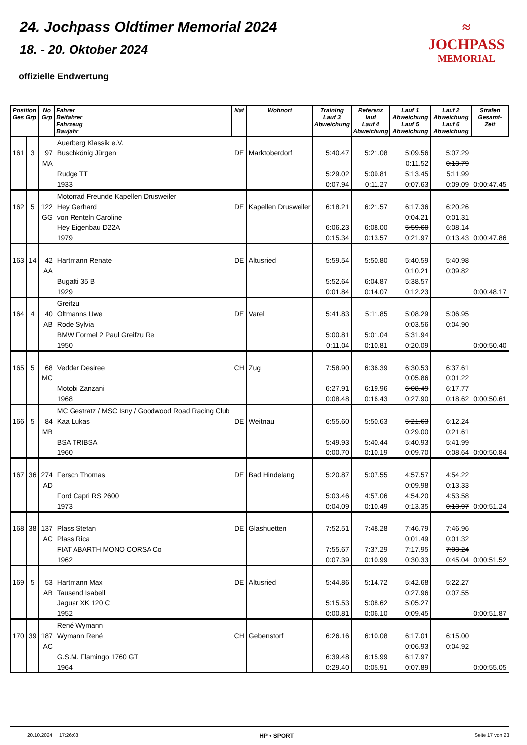24. Jochpass Oldtimer Memorial 2024
18. - 20. Oktober 2024
offizielle Endwertung
≈
JOCHPASS
MEMORIAL
| Position Ges Grp | | No Grp | Fahrer Beifahrer Fahrzeug Baujahr | Nat | Wohnort | Training Lauf 3 Abweichung | Referenz lauf Lauf 4 Abweichung | Lauf 1 Abweichung Lauf 5 Abweichung | Lauf 2 Abweichung Lauf 6 Abweichung | Strafen Gesamt-Zeit |
| --- | --- | --- | --- | --- | --- | --- | --- | --- | --- | --- |
| | | | Auerberg Klassik e.V. | | | | | | | |
| 161 | 3 | 97 | Buschkönig Jürgen | DE | Marktoberdorf | 5:40.47 | 5:21.08 | 5:09.56 | 5:07.29 | |
| | | MA | | | | | | 0:11.52 | 0:13.79 | |
| | | | Rudge TT | | | 5:29.02 | 5:09.81 | 5:13.45 | 5:11.99 | |
| | | | 1933 | | | 0:07.94 | 0:11.27 | 0:07.63 | 0:09.09 | 0:00:47.45 |
| | | | Motorrad Freunde Kapellen Drusweiler | | | | | | | |
| 162 | 5 | 122 | Hey Gerhard | DE | Kapellen Drusweiler | 6:18.21 | 6:21.57 | 6:17.36 | 6:20.26 | |
| | | GG | von Renteln Caroline | | | | | 0:04.21 | 0:01.31 | |
| | | | Hey Eigenbau D22A | | | 6:06.23 | 6:08.00 | 5:59.60 | 6:08.14 | |
| | | | 1979 | | | 0:15.34 | 0:13.57 | 0:21.97 | 0:13.43 | 0:00:47.86 |
| 163 | 14 | 42 | Hartmann Renate | DE | Altusried | 5:59.54 | 5:50.80 | 5:40.59 | 5:40.98 | |
| | | AA | | | | | | 0:10.21 | 0:09.82 | |
| | | | Bugatti 35 B | | | 5:52.64 | 6:04.87 | 5:38.57 | | |
| | | | 1929 | | | 0:01.84 | 0:14.07 | 0:12.23 | | 0:00:48.17 |
| | | | Greifzu | | | | | | | |
| 164 | 4 | 40 | Oltmanns Uwe | DE | Varel | 5:41.83 | 5:11.85 | 5:08.29 | 5:06.95 | |
| | | AB | Rode Sylvia | | | | | 0:03.56 | 0:04.90 | |
| | | | BMW Formel 2 Paul Greifzu Re | | | 5:00.81 | 5:01.04 | 5:31.94 | | |
| | | | 1950 | | | 0:11.04 | 0:10.81 | 0:20.09 | | 0:00:50.40 |
| 165 | 5 | 68 | Vedder Desiree | CH | Zug | 7:58.90 | 6:36.39 | 6:30.53 | 6:37.61 | |
| | | MC | | | | | | 0:05.86 | 0:01.22 | |
| | | | Motobi Zanzani | | | 6:27.91 | 6:19.96 | 6:08.49 | 6:17.77 | |
| | | | 1968 | | | 0:08.48 | 0:16.43 | 0:27.90 | 0:18.62 | 0:00:50.61 |
| | | | MC Gestratz / MSC Isny / Goodwood Road Racing Club | | | | | | | |
| 166 | 5 | 84 | Kaa Lukas | DE | Weitnau | 6:55.60 | 5:50.63 | 5:21.63 | 6:12.24 | |
| | | MB | | | | | | 0:29.00 | 0:21.61 | |
| | | | BSA TRIBSA | | | 5:49.93 | 5:40.44 | 5:40.93 | 5:41.99 | |
| | | | 1960 | | | 0:00.70 | 0:10.19 | 0:09.70 | 0:08.64 | 0:00:50.84 |
| 167 | 36 | 274 | Fersch Thomas | DE | Bad Hindelang | 5:20.87 | 5:07.55 | 4:57.57 | 4:54.22 | |
| | | AD | | | | | | 0:09.98 | 0:13.33 | |
| | | | Ford Capri RS 2600 | | | 5:03.46 | 4:57.06 | 4:54.20 | 4:53.58 | |
| | | | 1973 | | | 0:04.09 | 0:10.49 | 0:13.35 | 0:13.97 | 0:00:51.24 |
| 168 | 38 | 137 | Plass Stefan | DE | Glashuetten | 7:52.51 | 7:48.28 | 7:46.79 | 7:46.96 | |
| | | AC | Plass Rica | | | | | 0:01.49 | 0:01.32 | |
| | | | FIAT ABARTH MONO CORSA Co | | | 7:55.67 | 7:37.29 | 7:17.95 | 7:03.24 | |
| | | | 1962 | | | 0:07.39 | 0:10.99 | 0:30.33 | 0:45.04 | 0:00:51.52 |
| 169 | 5 | 53 | Hartmann Max | DE | Altusried | 5:44.86 | 5:14.72 | 5:42.68 | 5:22.27 | |
| | | AB | Tausend Isabell | | | | | 0:27.96 | 0:07.55 | |
| | | | Jaguar XK 120 C | | | 5:15.53 | 5:08.62 | 5:05.27 | | |
| | | | 1952 | | | 0:00.81 | 0:06.10 | 0:09.45 | | 0:00:51.87 |
| | | | René Wymann | | | | | | | |
| 170 | 39 | 187 | Wymann René | CH | Gebenstorf | 6:26.16 | 6:10.08 | 6:17.01 | 6:15.00 | |
| | | AC | | | | | | 0:06.93 | 0:04.92 | |
| | | | G.S.M. Flamingo 1760 GT | | | 6:39.48 | 6:15.99 | 6:17.97 | | |
| | | | 1964 | | | 0:29.40 | 0:05.91 | 0:07.89 | | 0:00:55.05 |
20.10.2024 17:26:08 HP • SPORT Seite 17 von 23